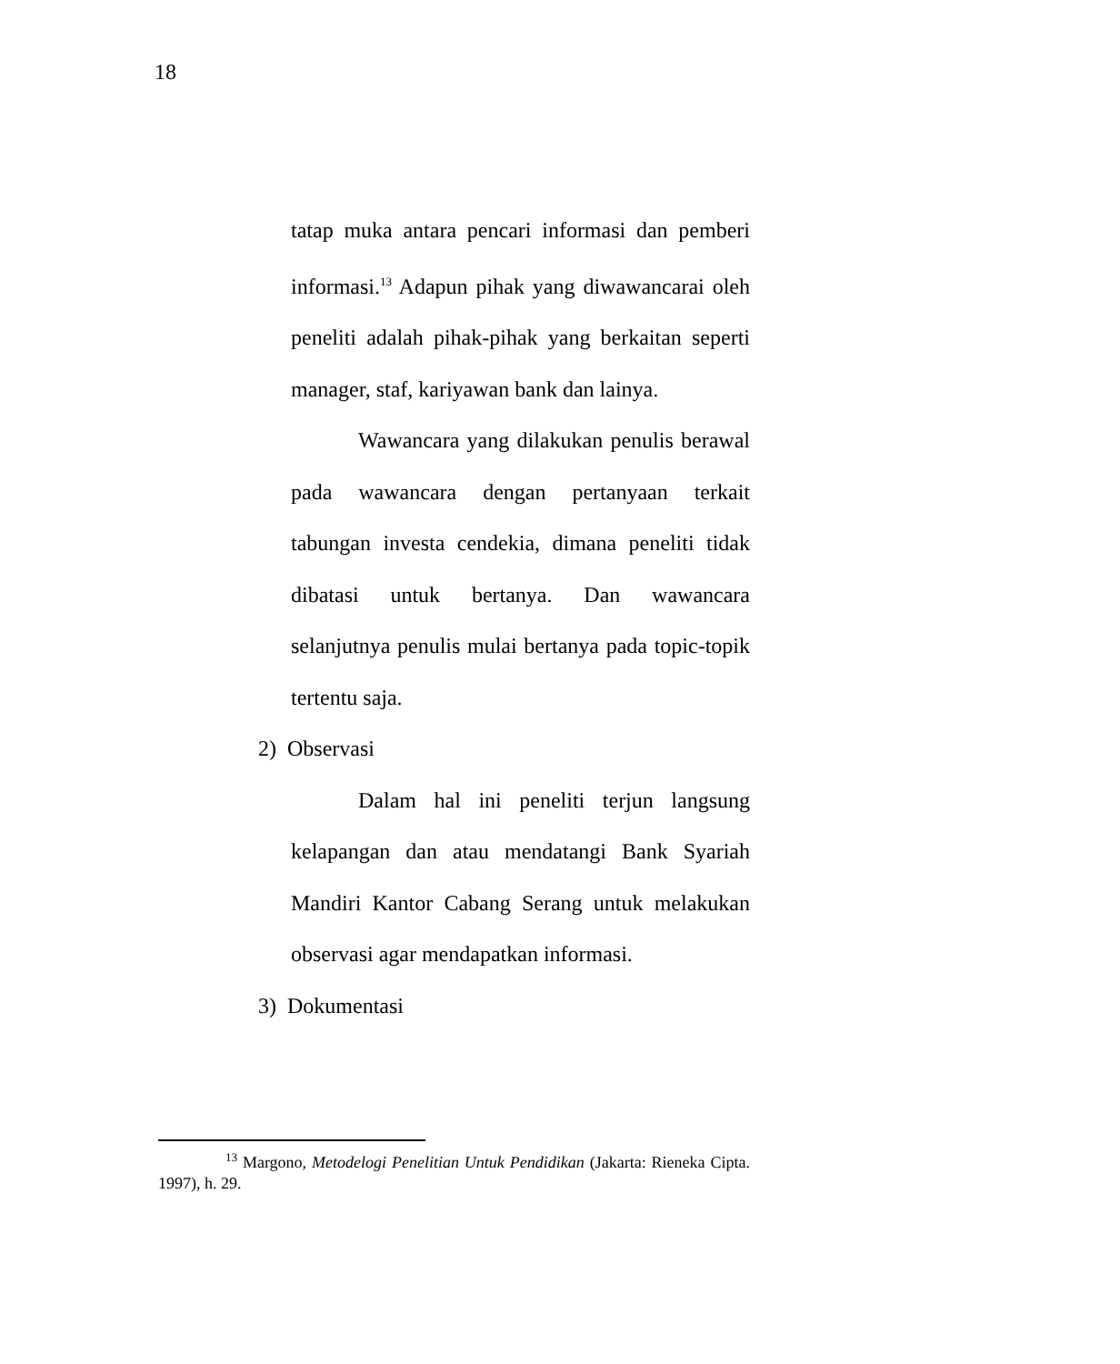18
tatap muka antara pencari informasi dan pemberi informasi.<sup>13</sup> Adapun pihak yang diwawancarai oleh peneliti adalah pihak-pihak yang berkaitan seperti manager, staf, kariyawan bank dan lainya.
Wawancara yang dilakukan penulis berawal pada wawancara dengan pertanyaan terkait tabungan investa cendekia, dimana peneliti tidak dibatasi untuk bertanya. Dan wawancara selanjutnya penulis mulai bertanya pada topic-topik tertentu saja.
2) Observasi
Dalam hal ini peneliti terjun langsung kelapangan dan atau mendatangi Bank Syariah Mandiri Kantor Cabang Serang untuk melakukan observasi agar mendapatkan informasi.
3) Dokumentasi
<sup>13</sup> Margono, Metodelogi Penelitian Untuk Pendidikan (Jakarta: Rieneka Cipta. 1997), h. 29.